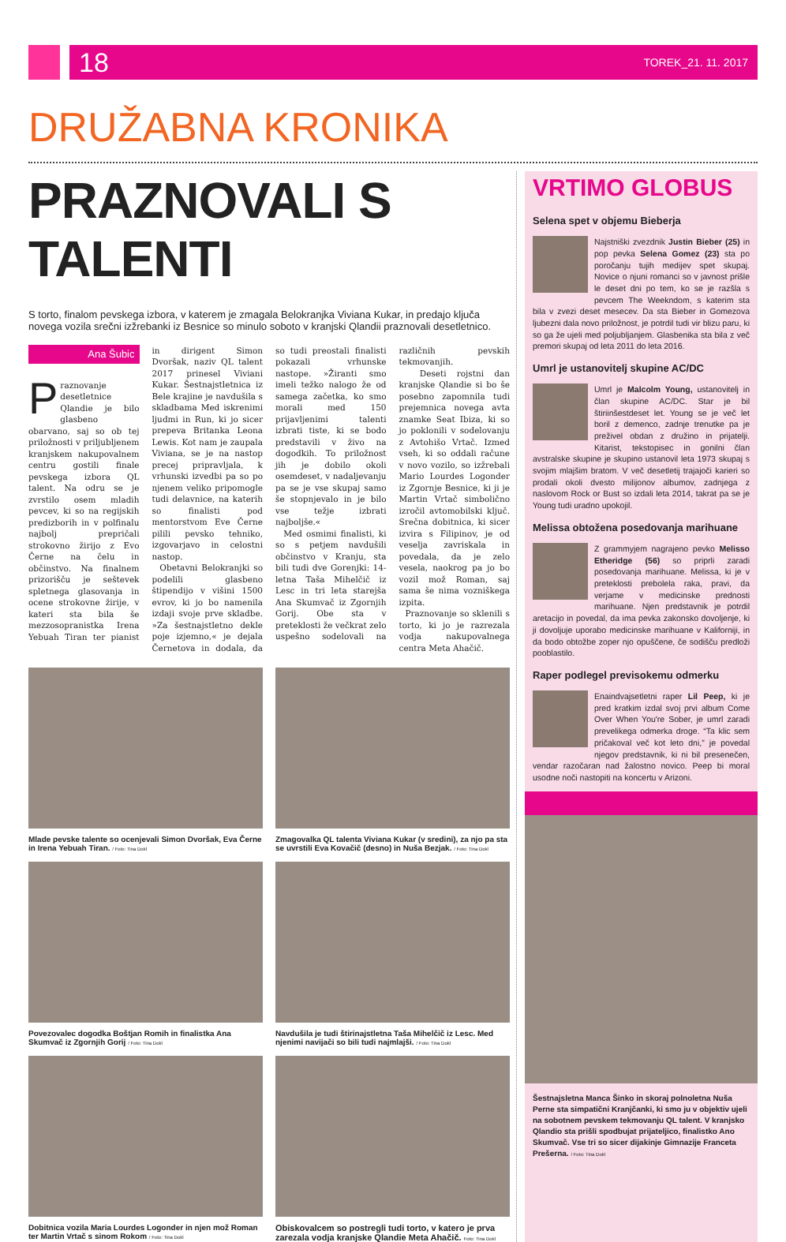18 TOREK_21. 11. 2017
DRUŽABNA KRONIKA
PRAZNOVALI S TALENTI
S torto, finalom pevskega izbora, v katerem je zmagala Belokranjka Viviana Kukar, in predajo ključa novega vozila srečni izžrebanki iz Besnice so minulo soboto v kranjski Qlandii praznovali desetletnico.
Ana Šubic
Praznovanje desetletnice Qlandie je bilo glasbeno obarvano, saj so ob tej priložnosti v prilju­bljenem kranjskem nakupovalnem centru gostili finale pevskega izbora QL talent. Na odru se je zvrstilo osem mladih pevcev, ki so na regijskih predizborih in v polfinalu najbolj prepričali strokovno žirijo z Evo Černe na čelu in občinstvo. Na finalnem prizorišču je seštevek spletnega glasovanja in ocene strokovne žirije, v kateri sta bila še mezzosopranistka Irena Yebuah Tiran ter pianist in dirigent Simon Dvoršak, naziv QL talent 2017 prinesel Viviani Kukar. Šestnajstletnica iz Bele krajine je navdušila s skladbama Med iskrenimi ljudmi in Run, ki jo sicer prepeva Britanka Leona Lewis. Kot nam je zaupala Viviana, se je na nastop precej pripravljala, k vrhunski izvedbi pa so po njenem veliko pripomogle tudi delavnice, na katerih so finalisti pod mentorstvom Eve Černe pilili pevsko tehniko, izgovarjavo in celostni nastop.
Obetavni Belokranjki so podelili glasbeno štipendijo v višini 1500 evrov, ki jo bo namenila izdaji svoje prve skladbe. »Za šestnajstletno dekle poje izjemno,« je dejala Černetova in dodala, da so tudi preostali finalisti pokazali vrhunske nastope. »Žiranti smo imeli težko nalogo že od samega začetka, ko smo morali med 150 prijavljenimi talenti izbrati tiste, ki se bodo predstavili v živo na dogodkih. To priložnost jih je dobilo okoli osemdeset, v nadaljevanju pa se je vse skupaj samo še stopnjevalo in je bilo vse težje izbrati najboljše.«
Med osmimi finalisti, ki so s petjem navdušili občinstvo v Kranju, sta bili tudi dve Gorenjki: 14-letna Taša Mihelčič iz Lesc in tri leta starejša Ana Skumvač iz Zgornjih Gorij. Obe sta v preteklosti že večkrat zelo uspešno sodelovali na različnih pevskih tekmovanjih.
Deseti rojstni dan kranjske Qlandie si bo še posebno zapomnila tudi prejemnica novega avta znamke Seat Ibiza, ki so jo poklonili v sodelovanju z Avtohišo Vrtač. Izmed vseh, ki so oddali račune v novo vozilo, so izžrebali Mario Lourdes Logonder iz Zgornje Besnice, ki ji je Martin Vrtač simbolično izročil avtomobilski ključ. Srečna dobitnica, ki sicer izvira s Filipinov, je od veselja zavriskala in povedala, da je zelo vesela, naokrog pa jo bo vozil mož Roman, saj sama še nima vozniškega izpita.
Praznovanje so sklenili s torto, ki jo je razrezala vodja nakupovalnega centra Meta Ahačič.
Mlade pevske talente so ocenjevali Simon Dvoršak, Eva Černe in Irena Yebuah Tiran. / Foto: Tina Dokl
Zmagovalka QL talenta Viviana Kukar (v sredini), za njo pa sta se uvrstili Eva Kovačič (desno) in Nuša Bezjak. / Foto: Tina Dokl
Povezovalec dogodka Boštjan Romih in finalistka Ana Skumvač iz Zgornjih Gorij / Foto: Tina Dokl
Navdušila je tudi štirinajstletna Taša Mihelčič iz Lesc. Med njenimi navijači so bili tudi najmlajši. / Foto: Tina Dokl
Dobitnica vozila Maria Lourdes Logonder in njen mož Roman ter Martin Vrtač s sinom Rokom / Foto: Tina Dokl
Obiskovalcem so postregli tudi torto, v katero je prva zarezala vodja kranjske Qlandie Meta Ahačič. Foto: Tina Dokl
VRTIMO GLOBUS
Selena spet v objemu Bieberja
Najstniški zvezdnik Justin Bieber (25) in pop pevka Selena Gomez (23) sta po poročanju tujih medijev spet skupaj. Novice o njuni romanci so v javnost prišle le deset dni po tem, ko se je razšla s pevcem The Weekndom, s katerim sta bila v zvezi deset mesecev. Da sta Bieber in Gomezova ljubezni dala novo priložnost, je potrdil tudi vir blizu paru, ki so ga že ujeli med poljubljanjem. Glasbenika sta bila z več premori skupaj od leta 2011 do leta 2016.
Umrl je ustanovitelj skupine AC/DC
Umrl je Malcolm Young, ustanovitelj in član skupine AC/DC. Star je bil štiriinšestdeset let. Young se je več let boril z demenco, zadnje trenutke pa je preživel obdan z družino in prijatelji. Kitarist, tekstopisec in gonilni član avstralske skupine je skupino ustanovil leta 1973 skupaj s svojim mlajšim bratom. V več desetletij trajajoči karieri so prodali okoli dvesto milijonov albumov, zadnjega z naslovom Rock or Bust so izdali leta 2014, takrat pa se je Young tudi uradno upokojil.
Melissa obtožena posedovanja marihuane
Z grammyjem nagrajeno pevko Melisso Etheridge (56) so priprli zaradi posedovanja marihuane. Melissa, ki je v preteklosti prebolela raka, pravi, da verjame v medicinske prednosti marihuane. Njen predstavnik je potrdil aretacijo in povedal, da ima pevka zakonsko dovoljenje, ki ji dovoljuje uporabo medicinske marihuane v Kaliforniji, in da bodo obtožbe zoper njo opuščene, če sodišču predloži pooblastilo.
Raper podlegel previsokemu odmerku
Enaindvajsetletni raper Lil Peep, ki je pred kratkim izdal svoj prvi album Come Over When You're Sober, je umrl zaradi prevelikega odmerka droge. “Ta klic sem pričakoval več kot leto dni,” je povedal njegov predstavnik, ki ni bil presenečen, vendar razočaran nad žalostno novico. Peep bi moral usodne noči nastopiti na koncertu v Arizoni.
Šestnajsletna Manca Šinko in skoraj polnoletna Nuša Perne sta simpatični Kranjčanki, ki smo ju v objektiv ujeli na sobotnem pevskem tekmovanju QL talent. V kranjsko Qlandio sta prišli spodbujat prijateljico, finalistko Ano Skumvač. Vse tri so sicer dijakinje Gimnazije Franceta Prešerna. / Foto: Tina Dokl